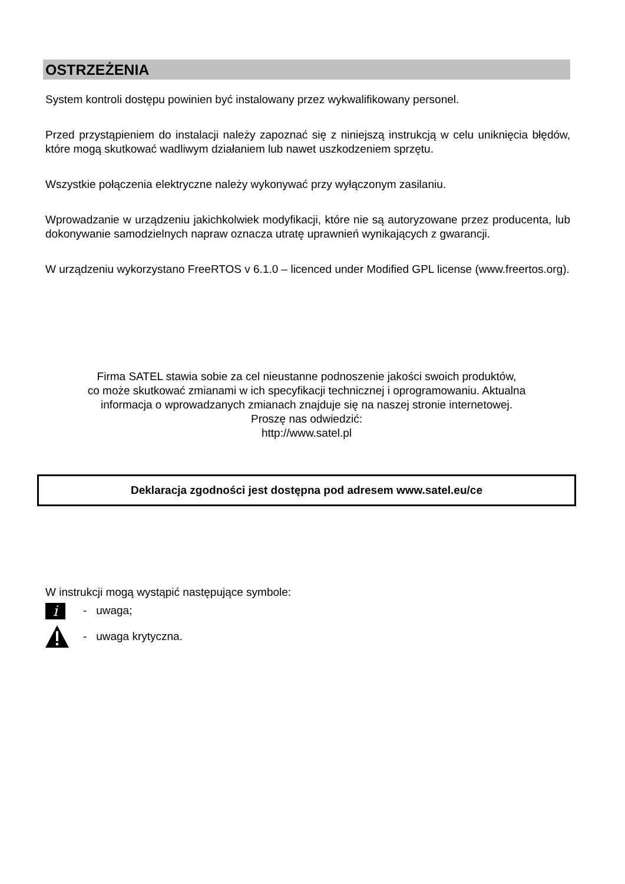OSTRZEŻENIA
System kontroli dostępu powinien być instalowany przez wykwalifikowany personel.
Przed przystąpieniem do instalacji należy zapoznać się z niniejszą instrukcją w celu uniknięcia błędów, które mogą skutkować wadliwym działaniem lub nawet uszkodzeniem sprzętu.
Wszystkie połączenia elektryczne należy wykonywać przy wyłączonym zasilaniu.
Wprowadzanie w urządzeniu jakichkolwiek modyfikacji, które nie są autoryzowane przez producenta, lub dokonywanie samodzielnych napraw oznacza utratę uprawnień wynikających z gwarancji.
W urządzeniu wykorzystano FreeRTOS v 6.1.0 – licenced under Modified GPL license (www.freertos.org).
Firma SATEL stawia sobie za cel nieustanne podnoszenie jakości swoich produktów,
co może skutkować zmianami w ich specyfikacji technicznej i oprogramowaniu. Aktualna
informacja o wprowadzanych zmianach znajduje się na naszej stronie internetowej.
Proszę nas odwiedzić:
http://www.satel.pl
Deklaracja zgodności jest dostępna pod adresem www.satel.eu/ce
W instrukcji mogą wystąpić następujące symbole:
i
- uwaga;
- uwaga krytyczna.